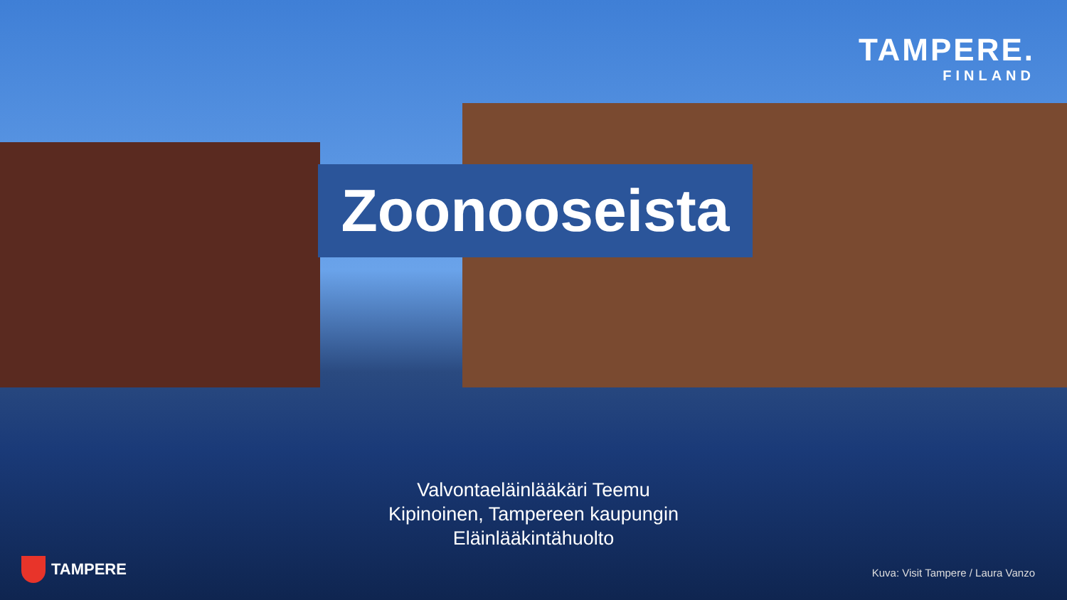TAMPERE.
FINLAND
Zoonooseista
Valvontaeläinlääkäri Teemu Kipinoinen, Tampereen kaupungin Eläinlääkintähuolto
TAMPERE
Kuva: Visit Tampere / Laura Vanzo